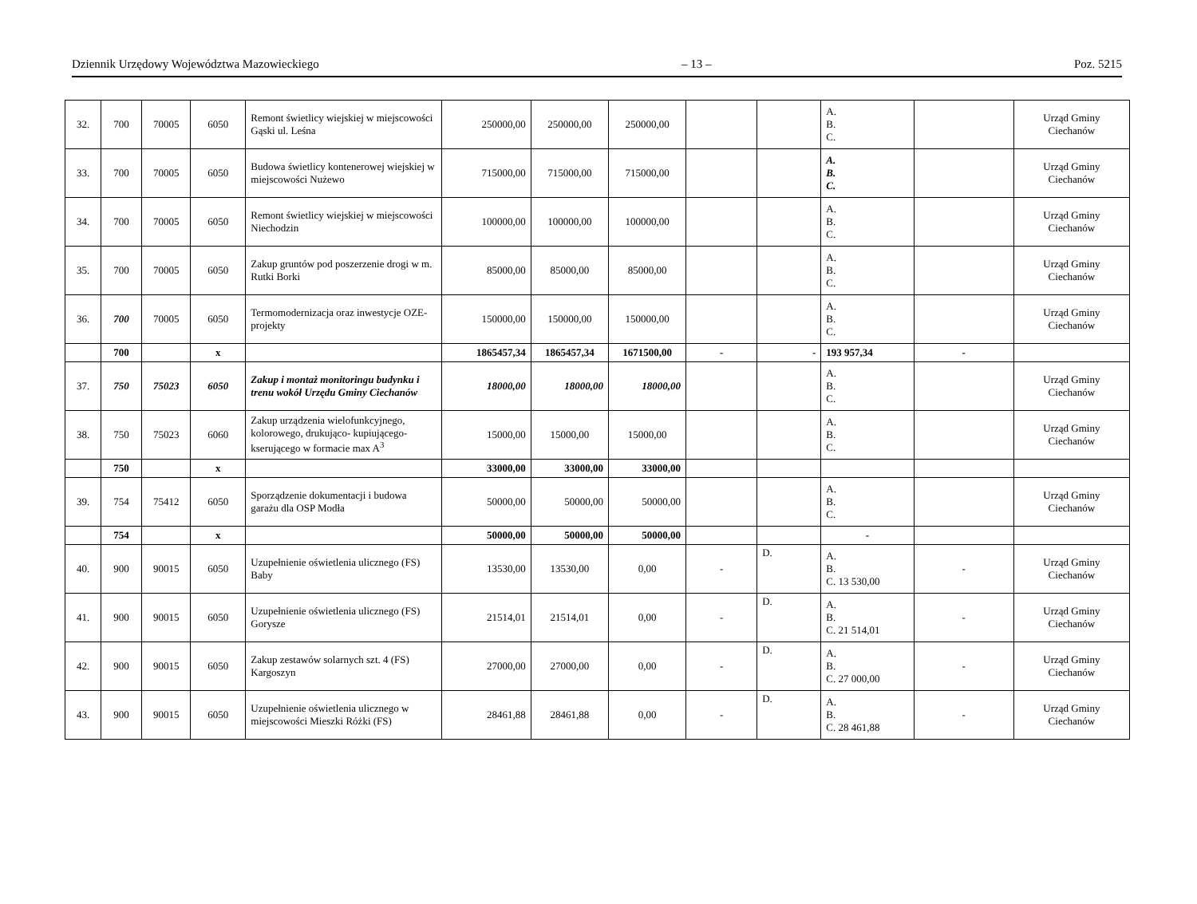Dziennik Urzędowy Województwa Mazowieckiego – 13 – Poz. 5215
| 32. | 700 | 70005 | 6050 | Remont świetlicy wiejskiej w miejscowości Gąski ul. Leśna | 250000,00 | 250000,00 | 250000,00 | | | A. B. C. | | Urząd Gminy Ciechanów |
| 33. | 700 | 70005 | 6050 | Budowa świetlicy kontenerowej wiejskiej w miejscowości Nużewo | 715000,00 | 715000,00 | 715000,00 | | | A. B. C. | | Urząd Gminy Ciechanów |
| 34. | 700 | 70005 | 6050 | Remont świetlicy wiejskiej w miejscowości Niechodzin | 100000,00 | 100000,00 | 100000,00 | | | A. B. C. | | Urząd Gminy Ciechanów |
| 35. | 700 | 70005 | 6050 | Zakup gruntów pod poszerzenie drogi w m. Rutki Borki | 85000,00 | 85000,00 | 85000,00 | | | A. B. C. | | Urząd Gminy Ciechanów |
| 36. | 700 | 70005 | 6050 | Termomodernizacja oraz inwestycje OZE- projekty | 150000,00 | 150000,00 | 150000,00 | | | A. B. C. | | Urząd Gminy Ciechanów |
| | 700 | | x | | 1865457,34 | 1865457,34 | 1671500,00 | - | - | 193 957,34 | - | |
| 37. | 750 | 75023 | 6050 | Zakup i montaż monitoringu budynku i trenu wokół Urzędu Gminy Ciechanów | 18000,00 | 18000,00 | 18000,00 | | | A. B. C. | | Urząd Gminy Ciechanów |
| 38. | 750 | 75023 | 6060 | Zakup urządzenia wielofunkcyjnego, kolorowego, drukująco- kupiującego-kserującego w formacie max A<sup>3</sup> | 15000,00 | 15000,00 | 15000,00 | | | A. B. C. | | Urząd Gminy Ciechanów |
| | 750 | | x | | 33000,00 | 33000,00 | 33000,00 | | | | | |
| 39. | 754 | 75412 | 6050 | Sporządzenie dokumentacji i budowa garażu dla OSP Modła | 50000,00 | 50000,00 | 50000,00 | | | A. B. C. | | Urząd Gminy Ciechanów |
| | 754 | | x | | 50000,00 | 50000,00 | 50000,00 | | | - | | |
| 40. | 900 | 90015 | 6050 | Uzupełnienie oświetlenia ulicznego (FS) Baby | 13530,00 | 13530,00 | 0,00 | - | D. | A. B. C. 13 530,00 | - | Urząd Gminy Ciechanów |
| 41. | 900 | 90015 | 6050 | Uzupełnienie oświetlenia ulicznego (FS) Gorysze | 21514,01 | 21514,01 | 0,00 | - | D. | A. B. C. 21 514,01 | - | Urząd Gminy Ciechanów |
| 42. | 900 | 90015 | 6050 | Zakup zestawów solarnych szt. 4 (FS) Kargoszyn | 27000,00 | 27000,00 | 0,00 | - | D. | A. B. C. 27 000,00 | - | Urząd Gminy Ciechanów |
| 43. | 900 | 90015 | 6050 | Uzupełnienie oświetlenia ulicznego w miejscowości Mieszki Różki (FS) | 28461,88 | 28461,88 | 0,00 | - | D. | A. B. C. 28 461,88 | - | Urząd Gminy Ciechanów |